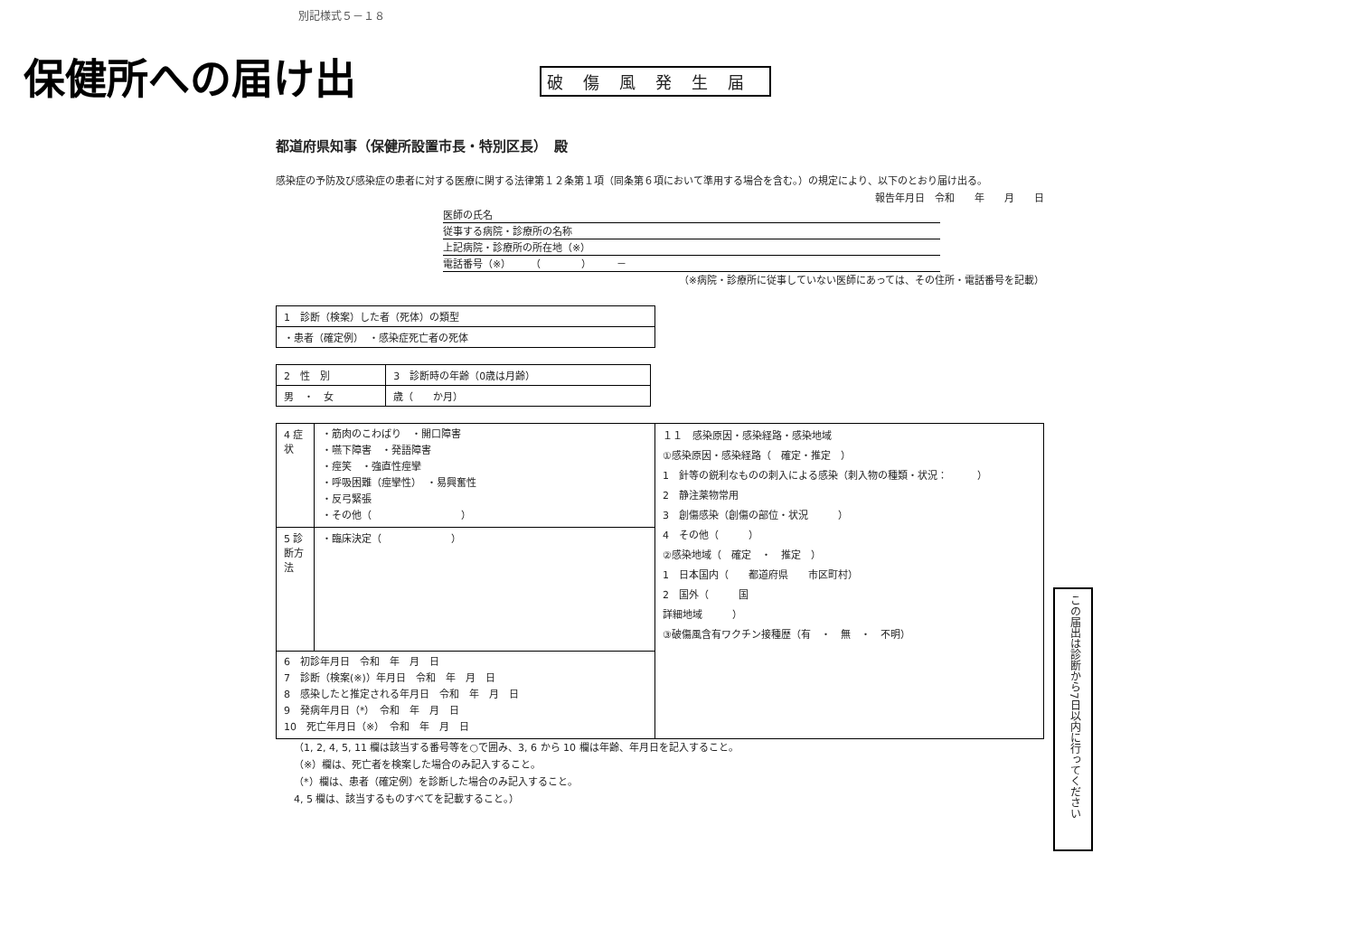別記様式５－１８
保健所への届け出 破傷風発生届
都道府県知事（保健所設置市長・特別区長）　殿
感染症の予防及び感染症の患者に対する医療に関する法律第１２条第１項（同条第６項において準用する場合を含む。）の規定により、以下のとおり届け出る。
報告年月日　令和　　年　　月　　日
医師の氏名
従事する病院・診療所の名称
上記病院・診療所の所在地（※）
電話番号（※）　　　（　　　　）　　　－
（※病院・診療所に従事していない医師にあっては、その住所・電話番号を記載）
| 1 診断（検案）した者（死体）の類型 |
| ・患者（確定例） ・感染症死亡者の死体 |
| 2 性 別 | 3 診断時の年齢（0歳は月齢） |
| 男 ・ 女 | 歳（ か月） |
| 4 症状 | ・筋肉のこわばり ・開口障害 ・嚥下障害 ・発語障害 ・痙笑 ・強直性痙攣 ・呼吸困難（痙攣性） ・易興奮性 ・反弓緊張 ・その他（ ） | １１ 感染原因・感染経路・感染地域 ①感染原因・感染経路（ 確定・推定 ） 1 針等の鋭利なものの刺入による感染（刺入物の種類・状況： ） 2 静注薬物常用 3 創傷感染（創傷の部位・状況 ） 4 その他（ ） ②感染地域（ 確定 ・ 推定 ） 1 日本国内（ 都道府県 市区町村） 2 国外（ 国 詳細地域 ） ③破傷風含有ワクチン接種歴（有 ・ 無 ・ 不明） |
| 5 診断方法 | ・臨床決定（ ） | |
| 6 初診年月日 令和 年 月 日 7 診断（検案(※)）年月日 令和 年 月 日 8 感染したと推定される年月日 令和 年 月 日 9 発病年月日（*） 令和 年 月 日 10 死亡年月日（※） 令和 年 月 日 | | |
（1, 2, 4, 5, 11 欄は該当する番号等を○で囲み、3, 6 から 10 欄は年齢、年月日を記入すること。
（※）欄は、死亡者を検案した場合のみ記入すること。
（*）欄は、患者（確定例）を診断した場合のみ記入すること。
4, 5 欄は、該当するものすべてを記載すること。）
この届出は診断から7日以内に行ってください